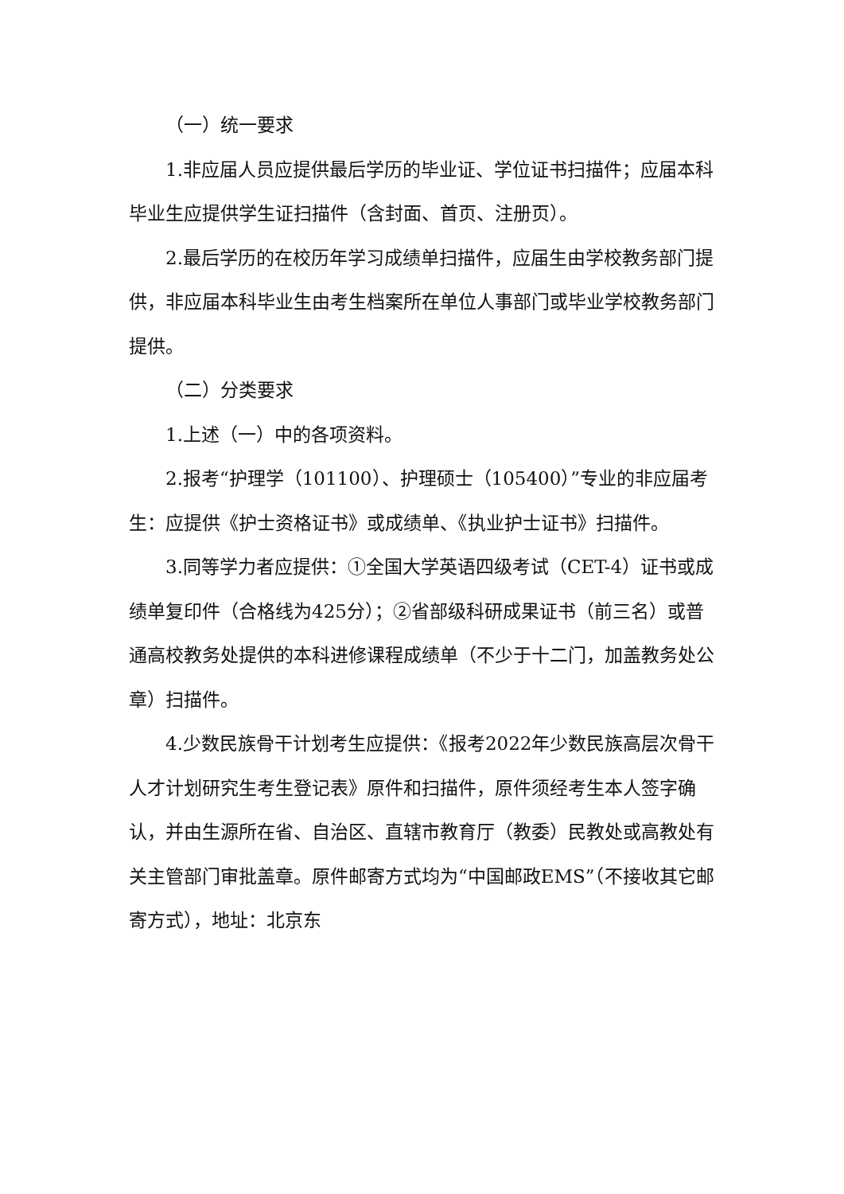（一）统一要求
1.非应届人员应提供最后学历的毕业证、学位证书扫描件；应届本科毕业生应提供学生证扫描件（含封面、首页、注册页）。
2.最后学历的在校历年学习成绩单扫描件，应届生由学校教务部门提供，非应届本科毕业生由考生档案所在单位人事部门或毕业学校教务部门提供。
（二）分类要求
1.上述（一）中的各项资料。
2.报考“护理学（101100）、护理硕士（105400）”专业的非应届考生：应提供《护士资格证书》或成绩单、《执业护士证书》扫描件。
3.同等学力者应提供：①全国大学英语四级考试（CET-4）证书或成绩单复印件（合格线为425分）；②省部级科研成果证书（前三名）或普通高校教务处提供的本科进修课程成绩单（不少于十二门，加盖教务处公章）扫描件。
4.少数民族骨干计划考生应提供：《报考2022年少数民族高层次骨干人才计划研究生考生登记表》原件和扫描件，原件须经考生本人签字确认，并由生源所在省、自治区、直辖市教育厅（教委）民教处或高教处有关主管部门审批盖章。原件邮寄方式均为“中国邮政EMS”（不接收其它邮寄方式），地址：北京东